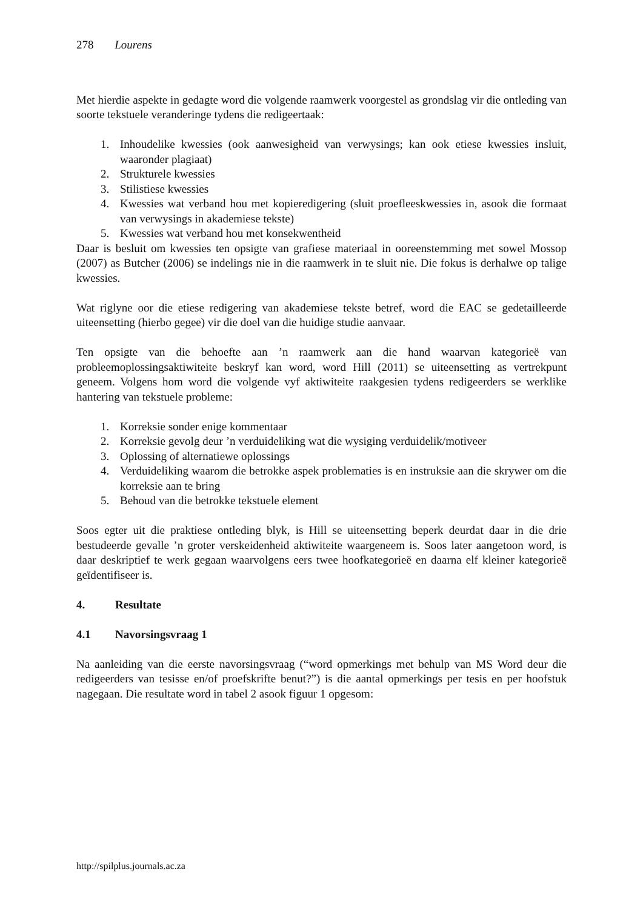278 Lourens
Met hierdie aspekte in gedagte word die volgende raamwerk voorgestel as grondslag vir die ontleding van soorte tekstuele veranderinge tydens die redigeertaak:
1. Inhoudelike kwessies (ook aanwesigheid van verwysings; kan ook etiese kwessies insluit, waaronder plagiaat)
2. Strukturele kwessies
3. Stilistiese kwessies
4. Kwessies wat verband hou met kopieredigering (sluit proefleeskwessies in, asook die formaat van verwysings in akademiese tekste)
5. Kwessies wat verband hou met konsekwentheid
Daar is besluit om kwessies ten opsigte van grafiese materiaal in ooreenstemming met sowel Mossop (2007) as Butcher (2006) se indelings nie in die raamwerk in te sluit nie. Die fokus is derhalwe op talige kwessies.
Wat riglyne oor die etiese redigering van akademiese tekste betref, word die EAC se gedetailleerde uiteensetting (hierbo gegee) vir die doel van die huidige studie aanvaar.
Ten opsigte van die behoefte aan ’n raamwerk aan die hand waarvan kategorieë van probleemoplossingsaktiwiteite beskryf kan word, word Hill (2011) se uiteensetting as vertrekpunt geneem. Volgens hom word die volgende vyf aktiwiteite raakgesien tydens redigeerders se werklike hantering van tekstuele probleme:
1. Korreksie sonder enige kommentaar
2. Korreksie gevolg deur ’n verduideliking wat die wysiging verduidelik/motiveer
3. Oplossing of alternatiewe oplossings
4. Verduideliking waarom die betrokke aspek problematies is en instruksie aan die skrywer om die korreksie aan te bring
5. Behoud van die betrokke tekstuele element
Soos egter uit die praktiese ontleding blyk, is Hill se uiteensetting beperk deurdat daar in die drie bestudeerde gevalle ’n groter verskeidenheid aktiwiteite waargeneem is. Soos later aangetoon word, is daar deskriptief te werk gegaan waarvolgens eers twee hoofkategorieë en daarna elf kleiner kategorieë geïdentifiseer is.
4. Resultate
4.1 Navorsingsvraag 1
Na aanleiding van die eerste navorsingsvraag (“word opmerkings met behulp van MS Word deur die redigeerders van tesisse en/of proefskrifte benut?”) is die aantal opmerkings per tesis en per hoofstuk nagegaan. Die resultate word in tabel 2 asook figuur 1 opgesom:
http://spilplus.journals.ac.za